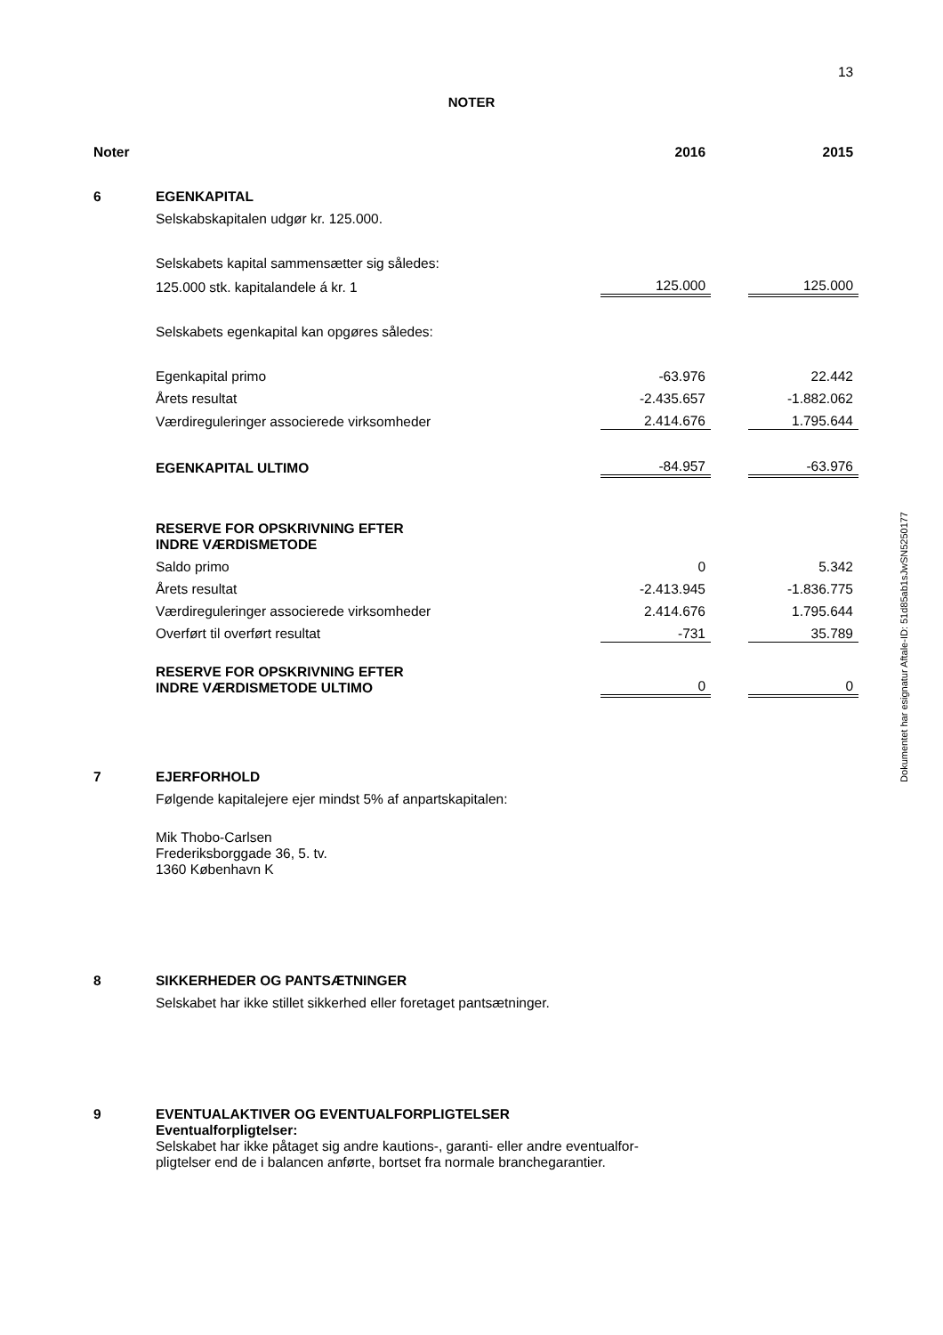13
NOTER
Dokumentet har esignatur Aftale-ID: 51d85ab1sJwSN5250177
| Noter | | 2016 | | 2015 |
| --- | --- | --- | --- | --- |
| 6 | EGENKAPITAL | | | |
| | Selskabskapitalen udgør kr. 125.000. | | | |
| | Selskabets kapital sammensætter sig således: | | | |
| | 125.000 stk. kapitalandele á kr. 1 | 125.000 | | 125.000 |
| | Selskabets egenkapital kan opgøres således: | | | |
| | Egenkapital primo | -63.976 | | 22.442 |
| | Årets resultat | -2.435.657 | | -1.882.062 |
| | Værdireguleringer associerede virksomheder | 2.414.676 | | 1.795.644 |
| | EGENKAPITAL ULTIMO | -84.957 | | -63.976 |
| | RESERVE FOR OPSKRIVNING EFTER INDRE VÆRDISMETODE | | | |
| | Saldo primo | 0 | | 5.342 |
| | Årets resultat | -2.413.945 | | -1.836.775 |
| | Værdireguleringer associerede virksomheder | 2.414.676 | | 1.795.644 |
| | Overført til overført resultat | -731 | | 35.789 |
| | RESERVE FOR OPSKRIVNING EFTER INDRE VÆRDISMETODE ULTIMO | 0 | | 0 |
| 7 | EJERFORHOLD | | | |
| | Følgende kapitalejere ejer mindst 5% af anpartskapitalen: | | | |
| | Mik Thobo-Carlsen Frederiksborggade 36, 5. tv. 1360 København K | | | |
| 8 | SIKKERHEDER OG PANTSÆTNINGER | | | |
| | Selskabet har ikke stillet sikkerhed eller foretaget pantsætninger. | | | |
| 9 | EVENTUALAKTIVER OG EVENTUALFORPLIGTELSER | | | |
| | Eventualforpligtelser: Selskabet har ikke påtaget sig andre kautions-, garanti- eller andre eventualfor- pligtelser end de i balancen anførte, bortset fra normale branchegarantier. | | | |